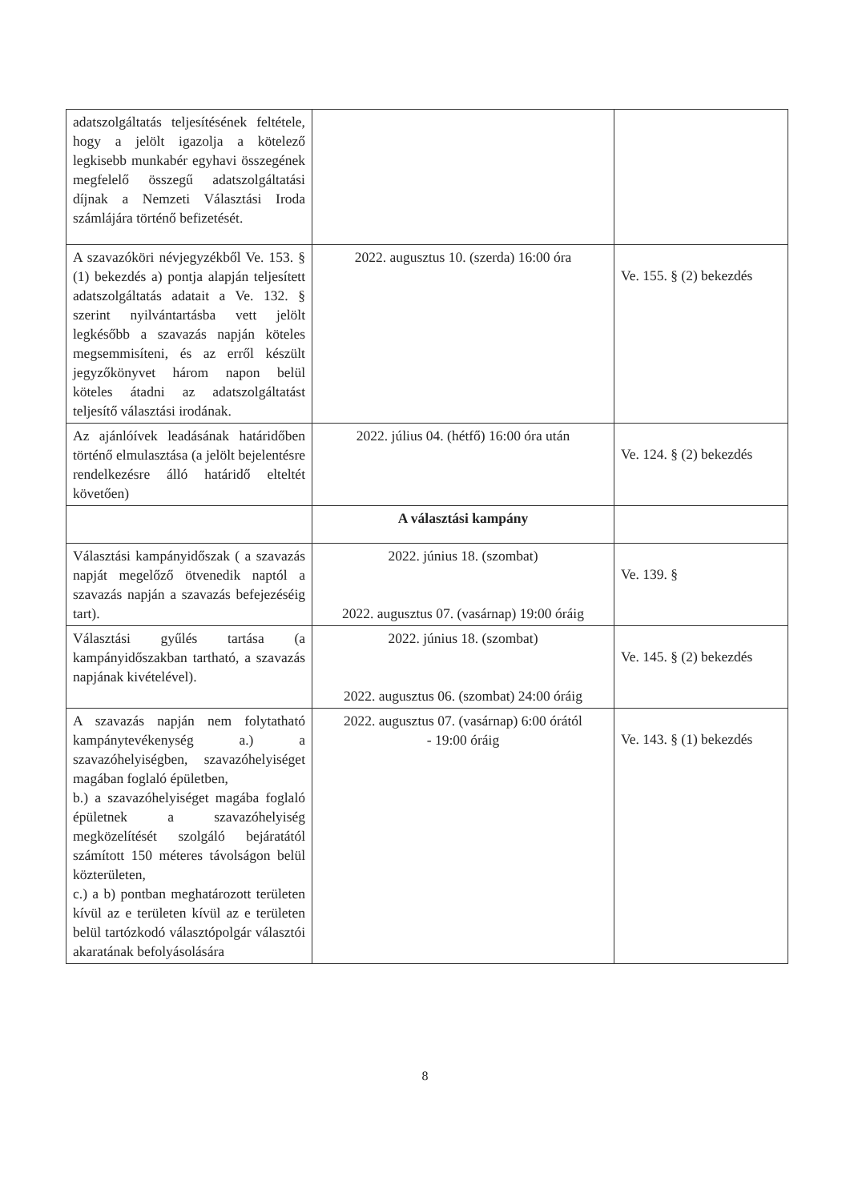| adatszolgáltatás teljesítésének feltétele, hogy a jelölt igazolja a kötelező legkisebb munkabér egyhavi összegének megfelelő összegű adatszolgáltatási díjnak a Nemzeti Választási Iroda számlájára történő befizetését. | | |
| A szavazóköri névjegyzékből Ve. 153. § (1) bekezdés a) pontja alapján teljesített adatszolgáltatás adatait a Ve. 132. § szerint nyilvántartásba vett jelölt legkésőbb a szavazás napján köteles megsemmisíteni, és az erről készült jegyzőkönyvet három napon belül köteles átadni az adatszolgáltatást teljesítő választási irodának. | 2022. augusztus 10. (szerda) 16:00 óra | Ve. 155. § (2) bekezdés |
| Az ajánlóívek leadásának határidőben történő elmulasztása (a jelölt bejelentésre rendelkezésre álló határidő elteltét követően) | 2022. július 04. (hétfő) 16:00 óra után | Ve. 124. § (2) bekezdés |
| | A választási kampány | |
| Választási kampányidőszak ( a szavazás napját megelőző ötvenedik naptól a szavazás napján a szavazás befejezéséig tart). | 2022. június 18. (szombat) 2022. augusztus 07. (vasárnap) 19:00 óráig | Ve. 139. § |
| Választási gyűlés tartása (a kampányidőszakban tartható, a szavazás napjának kivételével). | 2022. június 18. (szombat) 2022. augusztus 06. (szombat) 24:00 óráig | Ve. 145. § (2) bekezdés |
| A szavazás napján nem folytatható kampánytevékenység a.) a szavazóhelyiségben, szavazóhelyiséget magában foglaló épületben, b.) a szavazóhelyiséget magába foglaló épületnek a szavazóhelyiség megközelítését szolgáló bejáratától számított 150 méteres távolságon belül közterületen, c.) a b) pontban meghatározott területen kívül az e területen kívül az e területen belül tartózkodó választópolgár választói akaratának befolyásolására | 2022. augusztus 07. (vasárnap) 6:00 órától - 19:00 óráig | Ve. 143. § (1) bekezdés |
8